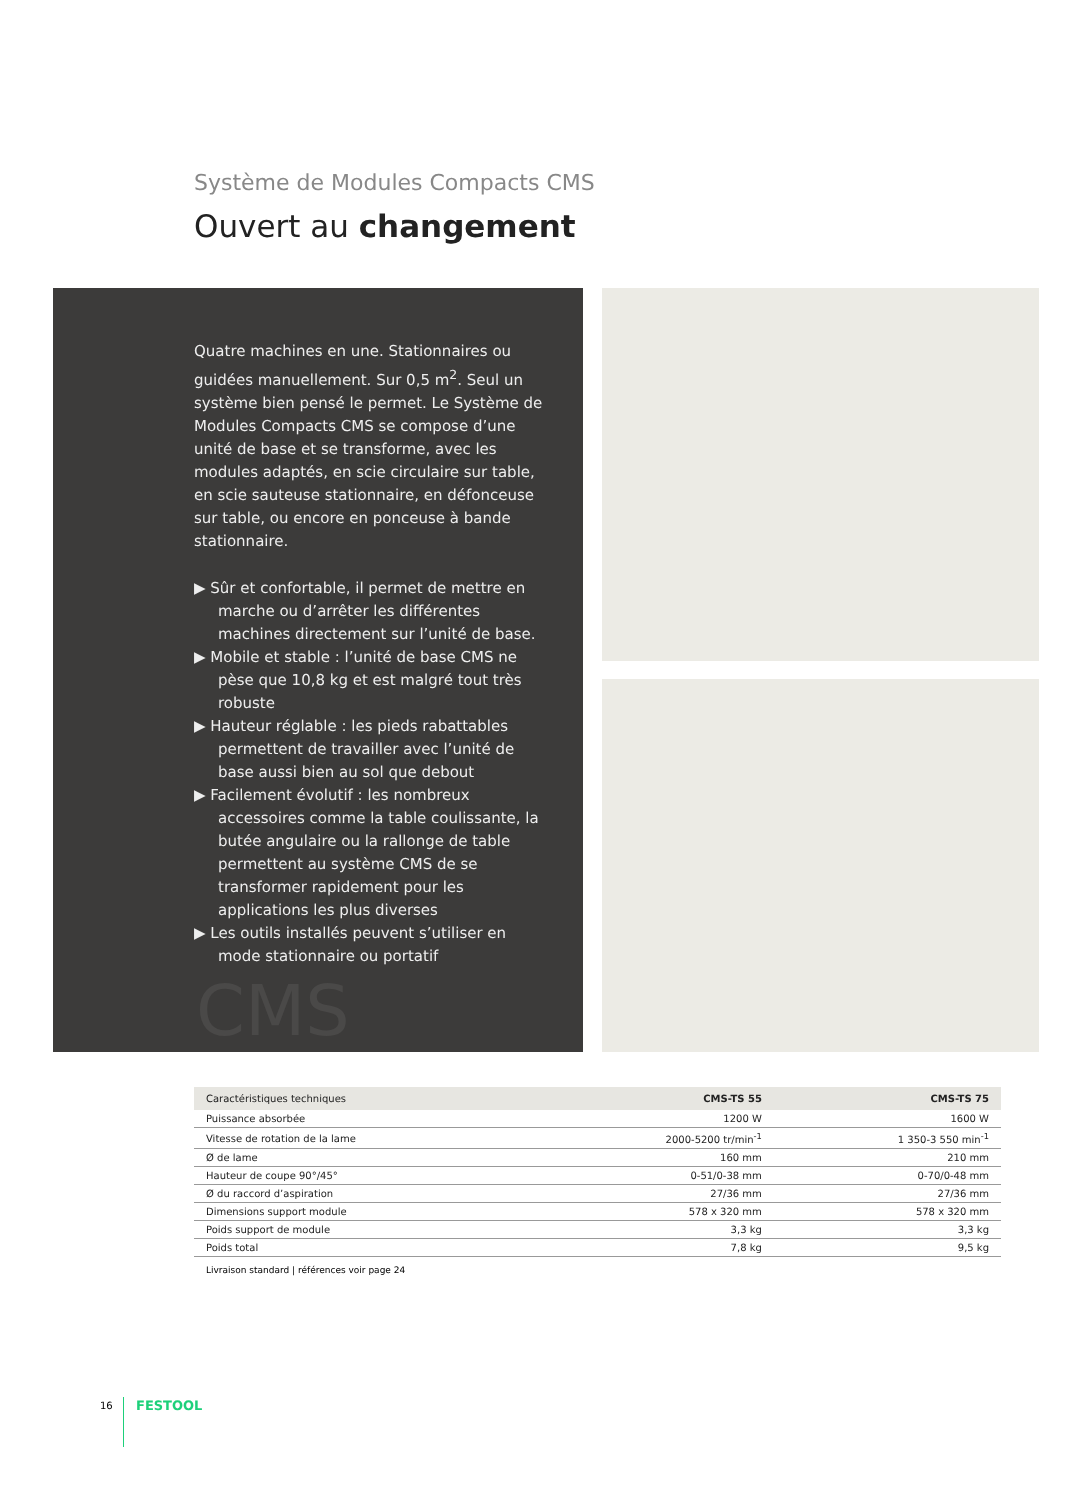Système de Modules Compacts CMS
Ouvert au changement
Quatre machines en une. Stationnaires ou guidées manuellement. Sur 0,5 m<sup>2</sup>. Seul un système bien pensé le permet. Le Système de Modules Compacts CMS se compose d’une unité de base et se transforme, avec les modules adaptés, en scie circulaire sur table, en scie sauteuse stationnaire, en défonceuse sur table, ou encore en ponceuse à bande stationnaire.
▶ Sûr et confortable, il permet de mettre en marche ou d’arrêter les différentes machines directement sur l’unité de base.
▶ Mobile et stable : l’unité de base CMS ne pèse que 10,8 kg et est malgré tout très robuste
▶ Hauteur réglable : les pieds rabattables permettent de travailler avec l’unité de base aussi bien au sol que debout
▶ Facilement évolutif : les nombreux accessoires comme la table coulissante, la butée angulaire ou la rallonge de table permettent au système CMS de se transformer rapidement pour les applications les plus diverses
▶ Les outils installés peuvent s’utiliser en mode stationnaire ou portatif
CMS
| Caractéristiques techniques | CMS-TS 55 | CMS-TS 75 |
| --- | --- | --- |
| Puissance absorbée | 1200 W | 1600 W |
| Vitesse de rotation de la lame | 2000-5200 tr/min<sup>-1</sup> | 1 350-3 550 min<sup>-1</sup> |
| Ø de lame | 160 mm | 210 mm |
| Hauteur de coupe 90°/45° | 0-51/0-38 mm | 0-70/0-48 mm |
| Ø du raccord d’aspiration | 27/36 mm | 27/36 mm |
| Dimensions support module | 578 x 320 mm | 578 x 320 mm |
| Poids support de module | 3,3 kg | 3,3 kg |
| Poids total | 7,8 kg | 9,5 kg |
Livraison standard | références voir page 24
16 FESTOOL